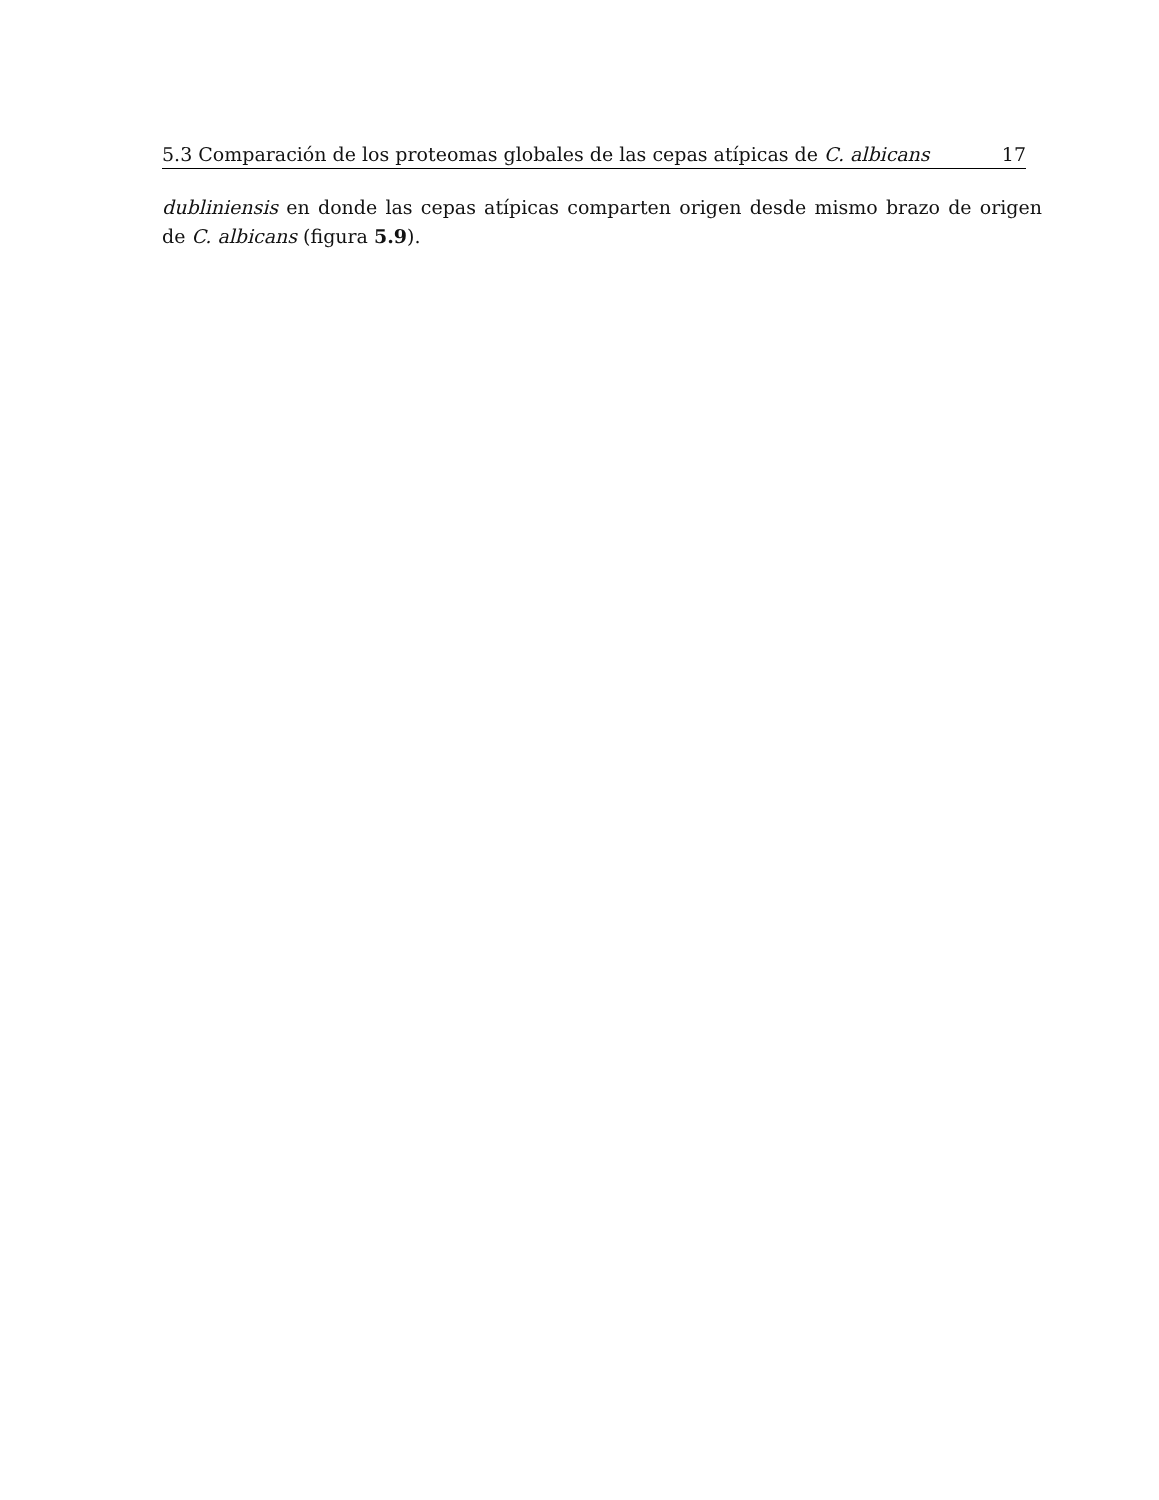5.3 Comparación de los proteomas globales de las cepas atípicas de C. albicans 17
dubliniensis en donde las cepas atípicas comparten origen desde mismo brazo de origen de C. albicans (figura 5.9).